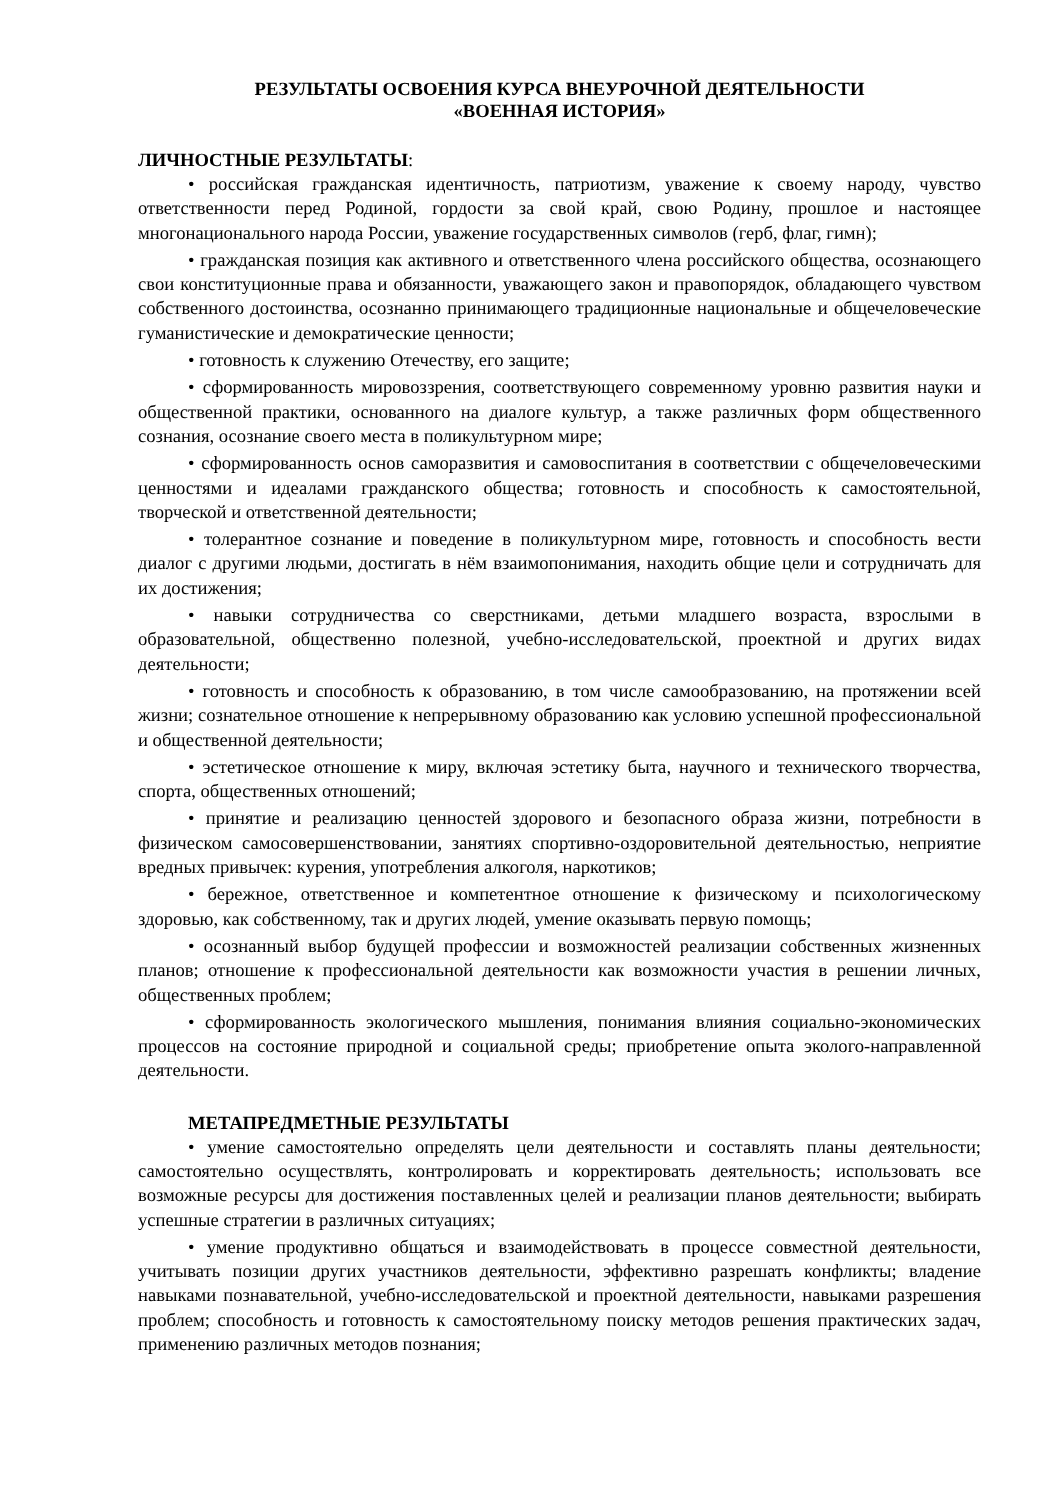РЕЗУЛЬТАТЫ ОСВОЕНИЯ КУРСА ВНЕУРОЧНОЙ ДЕЯТЕЛЬНОСТИ
«ВОЕННАЯ ИСТОРИЯ»
ЛИЧНОСТНЫЕ РЕЗУЛЬТАТЫ:
• российская гражданская идентичность, патриотизм, уважение к своему народу, чувство ответственности перед Родиной, гордости за свой край, свою Родину, прошлое и настоящее многонационального народа России, уважение государственных символов (герб, флаг, гимн);
• гражданская позиция как активного и ответственного члена российского общества, осознающего свои конституционные права и обязанности, уважающего закон и правопорядок, обладающего чувством собственного достоинства, осознанно принимающего традиционные национальные и общечеловеческие гуманистические и демократические ценности;
• готовность к служению Отечеству, его защите;
• сформированность мировоззрения, соответствующего современному уровню развития науки и общественной практики, основанного на диалоге культур, а также различных форм общественного сознания, осознание своего места в поликультурном мире;
• сформированность основ саморазвития и самовоспитания в соответствии с общечеловеческими ценностями и идеалами гражданского общества; готовность и способность к самостоятельной, творческой и ответственной деятельности;
• толерантное сознание и поведение в поликультурном мире, готовность и способность вести диалог с другими людьми, достигать в нём взаимопонимания, находить общие цели и сотрудничать для их достижения;
• навыки сотрудничества со сверстниками, детьми младшего возраста, взрослыми в образовательной, общественно полезной, учебно-исследовательской, проектной и других видах деятельности;
• готовность и способность к образованию, в том числе самообразованию, на протяжении всей жизни; сознательное отношение к непрерывному образованию как условию успешной профессиональной и общественной деятельности;
• эстетическое отношение к миру, включая эстетику быта, научного и технического творчества, спорта, общественных отношений;
• принятие и реализацию ценностей здорового и безопасного образа жизни, потребности в физическом самосовершенствовании, занятиях спортивно-оздоровительной деятельностью, неприятие вредных привычек: курения, употребления алкоголя, наркотиков;
• бережное, ответственное и компетентное отношение к физическому и психологическому здоровью, как собственному, так и других людей, умение оказывать первую помощь;
• осознанный выбор будущей профессии и возможностей реализации собственных жизненных планов; отношение к профессиональной деятельности как возможности участия в решении личных, общественных проблем;
• сформированность экологического мышления, понимания влияния социально-экономических процессов на состояние природной и социальной среды; приобретение опыта эколого-направленной деятельности.
МЕТАПРЕДМЕТНЫЕ РЕЗУЛЬТАТЫ
• умение самостоятельно определять цели деятельности и составлять планы деятельности; самостоятельно осуществлять, контролировать и корректировать деятельность; использовать все возможные ресурсы для достижения поставленных целей и реализации планов деятельности; выбирать успешные стратегии в различных ситуациях;
• умение продуктивно общаться и взаимодействовать в процессе совместной деятельности, учитывать позиции других участников деятельности, эффективно разрешать конфликты; владение навыками познавательной, учебно-исследовательской и проектной деятельности, навыками разрешения проблем; способность и готовность к самостоятельному поиску методов решения практических задач, применению различных методов познания;